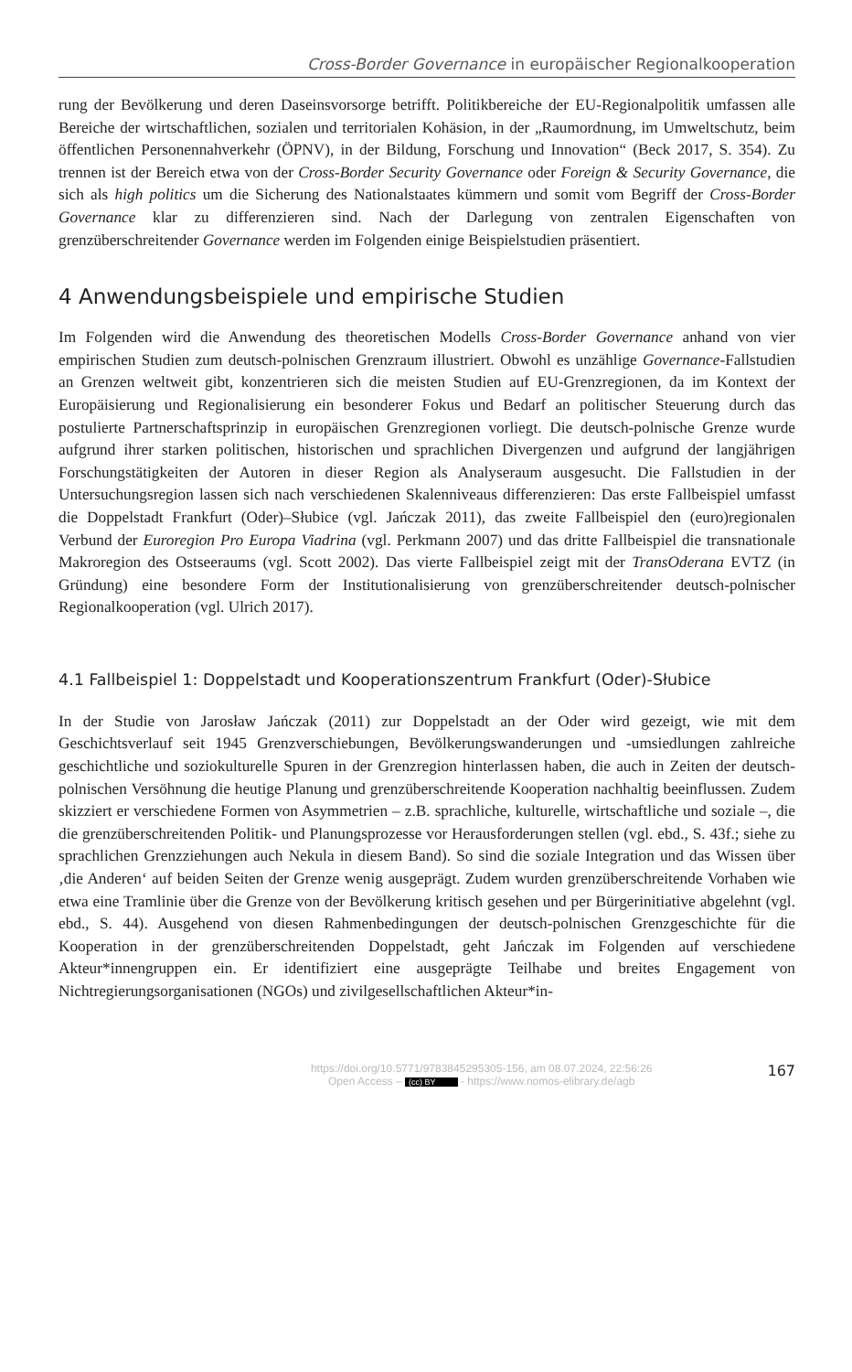Cross-Border Governance in europäischer Regionalkooperation
rung der Bevölkerung und deren Daseinsvorsorge betrifft. Politikbereiche der EU-Regionalpolitik umfassen alle Bereiche der wirtschaftlichen, sozialen und territorialen Kohäsion, in der „Raumordnung, im Umweltschutz, beim öffentlichen Personennahverkehr (ÖPNV), in der Bildung, Forschung und Innovation“ (Beck 2017, S. 354). Zu trennen ist der Bereich etwa von der Cross-Border Security Governance oder Foreign & Security Governance, die sich als high politics um die Sicherung des Nationalstaates kümmern und somit vom Begriff der Cross-Border Governance klar zu differenzieren sind. Nach der Darlegung von zentralen Eigenschaften von grenzüberschreitender Governance werden im Folgenden einige Beispielstudien präsentiert.
4 Anwendungsbeispiele und empirische Studien
Im Folgenden wird die Anwendung des theoretischen Modells Cross-Border Governance anhand von vier empirischen Studien zum deutsch-polnischen Grenzraum illustriert. Obwohl es unzählige Governance-Fallstudien an Grenzen weltweit gibt, konzentrieren sich die meisten Studien auf EU-Grenzregionen, da im Kontext der Europäisierung und Regionalisierung ein besonderer Fokus und Bedarf an politischer Steuerung durch das postulierte Partnerschaftsprinzip in europäischen Grenzregionen vorliegt. Die deutsch-polnische Grenze wurde aufgrund ihrer starken politischen, historischen und sprachlichen Divergenzen und aufgrund der langjährigen Forschungstätigkeiten der Autoren in dieser Region als Analyseraum ausgesucht. Die Fallstudien in der Untersuchungsregion lassen sich nach verschiedenen Skalenniveaus differenzieren: Das erste Fallbeispiel umfasst die Doppelstadt Frankfurt (Oder)–Słubice (vgl. Jańczak 2011), das zweite Fallbeispiel den (euro)regionalen Verbund der Euroregion Pro Europa Viadrina (vgl. Perkmann 2007) und das dritte Fallbeispiel die transnationale Makroregion des Ostseeraums (vgl. Scott 2002). Das vierte Fallbeispiel zeigt mit der TransOderana EVTZ (in Gründung) eine besondere Form der Institutionalisierung von grenzüberschreitender deutsch-polnischer Regionalkooperation (vgl. Ulrich 2017).
4.1 Fallbeispiel 1: Doppelstadt und Kooperationszentrum Frankfurt (Oder)-Słubice
In der Studie von Jarosław Jańczak (2011) zur Doppelstadt an der Oder wird gezeigt, wie mit dem Geschichtsverlauf seit 1945 Grenzverschiebungen, Bevölkerungswanderungen und -umsiedlungen zahlreiche geschichtliche und soziokulturelle Spuren in der Grenzregion hinterlassen haben, die auch in Zeiten der deutsch-polnischen Versöhnung die heutige Planung und grenzüberschreitende Kooperation nachhaltig beeinflussen. Zudem skizziert er verschiedene Formen von Asymmetrien – z.B. sprachliche, kulturelle, wirtschaftliche und soziale –, die die grenzüberschreitenden Politik- und Planungsprozesse vor Herausforderungen stellen (vgl. ebd., S. 43f.; siehe zu sprachlichen Grenzziehungen auch Nekula in diesem Band). So sind die soziale Integration und das Wissen über ‚die Anderen‘ auf beiden Seiten der Grenze wenig ausgeprägt. Zudem wurden grenzüberschreitende Vorhaben wie etwa eine Tramlinie über die Grenze von der Bevölkerung kritisch gesehen und per Bürgerinitiative abgelehnt (vgl. ebd., S. 44). Ausgehend von diesen Rahmenbedingungen der deutsch-polnischen Grenzgeschichte für die Kooperation in der grenzüberschreitenden Doppelstadt, geht Jańczak im Folgenden auf verschiedene Akteur*innengruppen ein. Er identifiziert eine ausgeprägte Teilhabe und breites Engagement von Nichtregierungsorganisationen (NGOs) und zivilgesellschaftlichen Akteur*in-
https://doi.org/10.5771/9783845295305-156, am 08.07.2024, 22:56:26
Open Access – (cc) BY - https://www.nomos-elibrary.de/agb
167